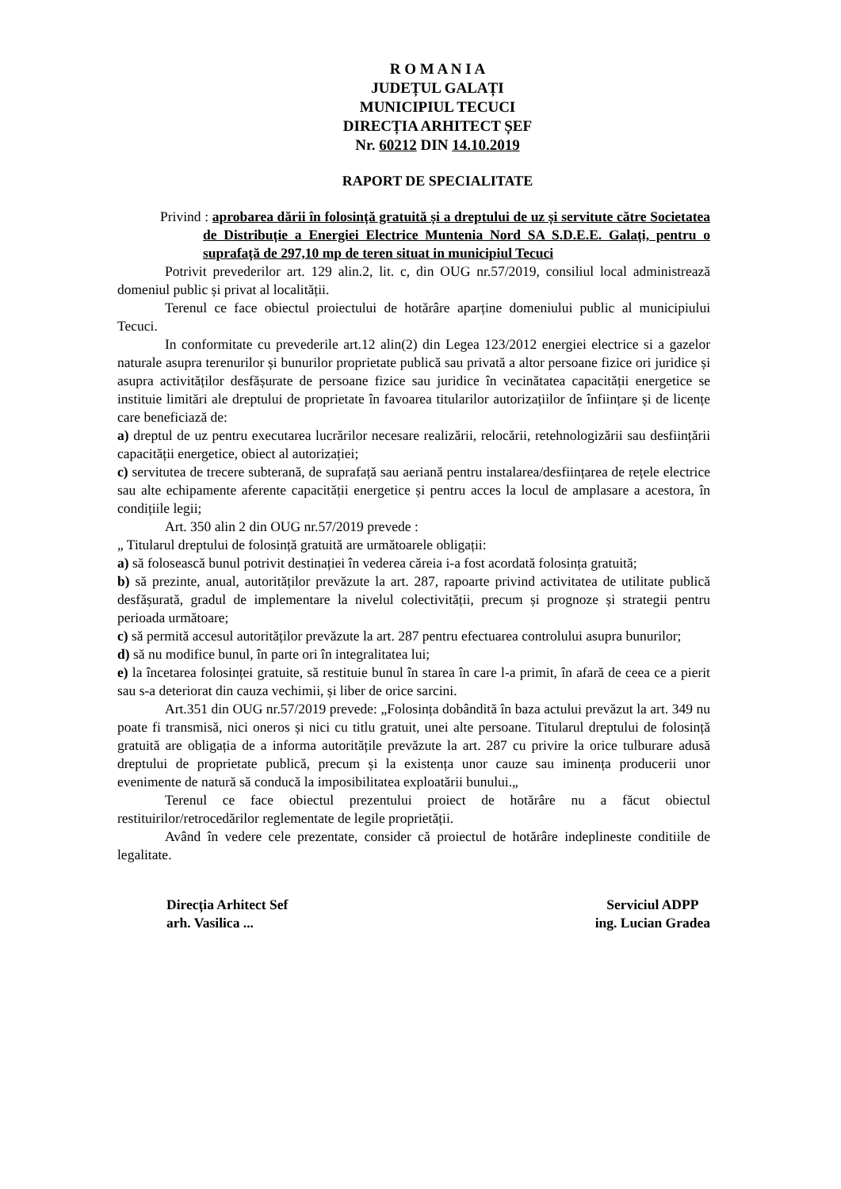R O M A N I A
JUDEȚUL GALAȚI
MUNICIPIUL TECUCI
DIRECȚIA ARHITECT ȘEF
Nr. 60212 DIN 14.10.2019
RAPORT DE SPECIALITATE
Privind : aprobarea dării în folosință gratuită și a dreptului de uz și servitute către Societatea de Distribuție a Energiei Electrice Muntenia Nord SA S.D.E.E. Galați, pentru o suprafață de 297,10 mp de teren situat in municipiul Tecuci
Potrivit prevederilor art. 129 alin.2, lit. c, din OUG nr.57/2019, consiliul local administrează domeniul public și privat al localității.
Terenul ce face obiectul proiectului de hotărâre aparține domeniului public al municipiului Tecuci.
In conformitate cu prevederile art.12 alin(2) din Legea 123/2012 energiei electrice si a gazelor naturale asupra terenurilor și bunurilor proprietate publică sau privată a altor persoane fizice ori juridice și asupra activităților desfășurate de persoane fizice sau juridice în vecinătatea capacității energetice se instituie limitări ale dreptului de proprietate în favoarea titularilor autorizațiilor de înființare și de licențe care beneficiază de:
a) dreptul de uz pentru executarea lucrărilor necesare realizării, relocării, retehnologizării sau desființării capacității energetice, obiect al autorizației;
c) servitutea de trecere subterană, de suprafață sau aeriană pentru instalarea/desființarea de rețele electrice sau alte echipamente aferente capacității energetice și pentru acces la locul de amplasare a acestora, în condițiile legii;
Art. 350 alin 2 din OUG nr.57/2019 prevede :
„ Titularul dreptului de folosință gratuită are următoarele obligații:
a) să folosească bunul potrivit destinației în vederea căreia i-a fost acordată folosința gratuită;
b) să prezinte, anual, autorităților prevăzute la art. 287, rapoarte privind activitatea de utilitate publică desfășurată, gradul de implementare la nivelul colectivității, precum și prognoze și strategii pentru perioada următoare;
c) să permită accesul autorităților prevăzute la art. 287 pentru efectuarea controlului asupra bunurilor;
d) să nu modifice bunul, în parte ori în integralitatea lui;
e) la încetarea folosinței gratuite, să restituie bunul în starea în care l-a primit, în afară de ceea ce a pierit sau s-a deteriorat din cauza vechimii, și liber de orice sarcini.
Art.351 din OUG nr.57/2019 prevede: „Folosința dobândită în baza actului prevăzut la art. 349 nu poate fi transmisă, nici oneros și nici cu titlu gratuit, unei alte persoane. Titularul dreptului de folosință gratuită are obligația de a informa autoritățile prevăzute la art. 287 cu privire la orice tulburare adusă dreptului de proprietate publică, precum și la existența unor cauze sau iminența producerii unor evenimente de natură să conducă la imposibilitatea exploatării bunului.„
Terenul ce face obiectul prezentului proiect de hotărâre nu a făcut obiectul restituirilor/retrocedărilor reglementate de legile proprietății.
Având în vedere cele prezentate, consider că proiectul de hotărâre indeplineste conditiile de legalitate.
Direcția Arhitect Sef
arh. Vasilica ...
Serviciul ADPP
ing. Lucian Gradea